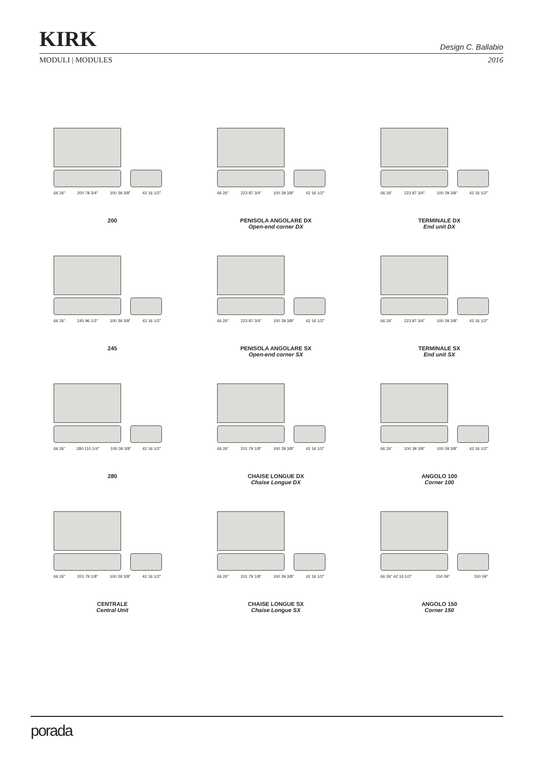KIRK
Design C. Ballabio
MODULI | MODULES 2016
66 26" 200 78 3/4" 100 39 3/8" 42 16 1/2"
200
66 26" 223 87 3/4" 100 39 3/8" 42 16 1/2"
PENISOLA ANGOLARE DX
Open-end corner DX
66 26" 223 87 3/4" 100 39 3/8" 42 16 1/2"
TERMINALE DX
End unit DX
66 26" 245 96 1/2" 100 39 3/8" 42 16 1/2"
245
66 26" 223 87 3/4" 100 39 3/8" 42 16 1/2"
PENISOLA ANGOLARE SX
Open-end corner SX
66 26" 223 87 3/4" 100 39 3/8" 42 16 1/2"
TERMINALE SX
End unit SX
66 26" 280 110 1/4" 100 39 3/8" 42 16 1/2"
280
66 26" 201 79 1/8" 100 39 3/8" 42 16 1/2"
CHAISE LONGUE DX
Chaise Longue DX
66 26" 100 39 3/8" 100 39 3/8" 42 16 1/2"
ANGOLO 100
Corner 100
66 26" 201 79 1/8" 100 39 3/8" 42 16 1/2"
CENTRALE
Central Unit
66 26" 201 79 1/8" 100 39 3/8" 42 16 1/2"
CHAISE LONGUE SX
Chaise Longue SX
66 26" 42 16 1/2" 150 59" 150 59"
ANGOLO 150
Corner 150
porada